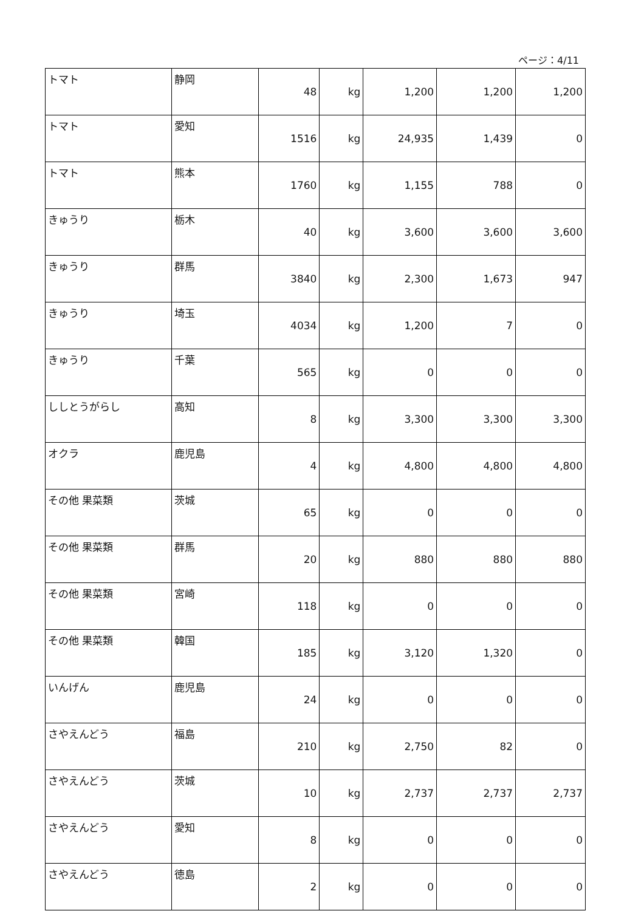ページ：4/11
| トマト | 静岡 | 48 | kg | 1,200 | 1,200 | 1,200 |
| トマト | 愛知 | 1516 | kg | 24,935 | 1,439 | 0 |
| トマト | 熊本 | 1760 | kg | 1,155 | 788 | 0 |
| きゅうり | 栃木 | 40 | kg | 3,600 | 3,600 | 3,600 |
| きゅうり | 群馬 | 3840 | kg | 2,300 | 1,673 | 947 |
| きゅうり | 埼玉 | 4034 | kg | 1,200 | 7 | 0 |
| きゅうり | 千葉 | 565 | kg | 0 | 0 | 0 |
| ししとうがらし | 高知 | 8 | kg | 3,300 | 3,300 | 3,300 |
| オクラ | 鹿児島 | 4 | kg | 4,800 | 4,800 | 4,800 |
| その他 果菜類 | 茨城 | 65 | kg | 0 | 0 | 0 |
| その他 果菜類 | 群馬 | 20 | kg | 880 | 880 | 880 |
| その他 果菜類 | 宮崎 | 118 | kg | 0 | 0 | 0 |
| その他 果菜類 | 韓国 | 185 | kg | 3,120 | 1,320 | 0 |
| いんげん | 鹿児島 | 24 | kg | 0 | 0 | 0 |
| さやえんどう | 福島 | 210 | kg | 2,750 | 82 | 0 |
| さやえんどう | 茨城 | 10 | kg | 2,737 | 2,737 | 2,737 |
| さやえんどう | 愛知 | 8 | kg | 0 | 0 | 0 |
| さやえんどう | 徳島 | 2 | kg | 0 | 0 | 0 |